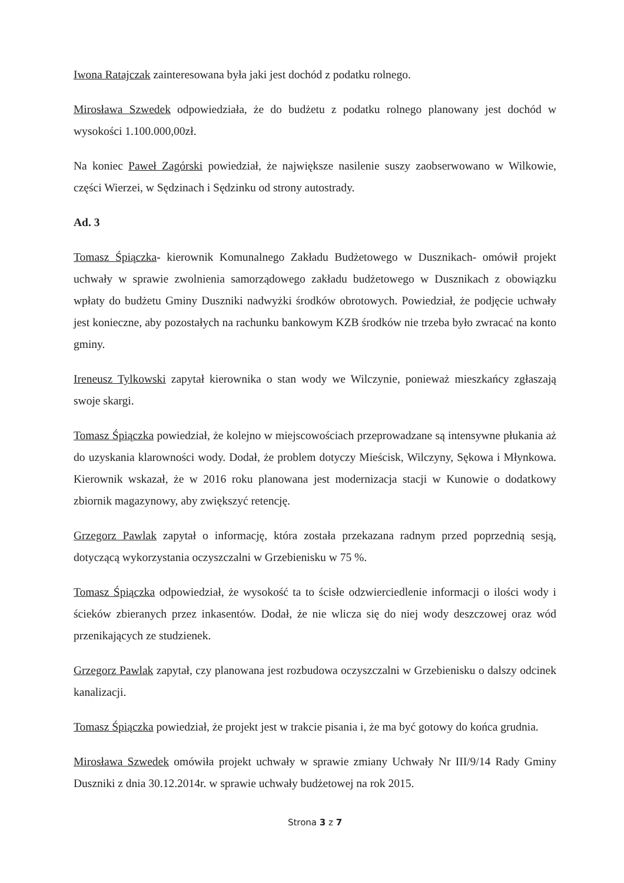Iwona Ratajczak zainteresowana była jaki jest dochód z podatku rolnego.
Mirosława Szwedek odpowiedziała, że do budżetu z podatku rolnego planowany jest dochód w wysokości 1.100.000,00zł.
Na koniec Paweł Zagórski powiedział, że największe nasilenie suszy zaobserwowano w Wilkowie, części Wierzei, w Sędzinach i Sędzinku od strony autostrady.
Ad. 3
Tomasz Śpiączka- kierownik Komunalnego Zakładu Budżetowego w Dusznikach- omówił projekt uchwały w sprawie zwolnienia samorządowego zakładu budżetowego w Dusznikach z obowiązku wpłaty do budżetu Gminy Duszniki nadwyżki środków obrotowych. Powiedział, że podjęcie uchwały jest konieczne, aby pozostałych na rachunku bankowym KZB środków nie trzeba było zwracać na konto gminy.
Ireneusz Tylkowski zapytał kierownika o stan wody we Wilczynie, ponieważ mieszkańcy zgłaszają swoje skargi.
Tomasz Śpiączka powiedział, że kolejno w miejscowościach przeprowadzane są intensywne płukania aż do uzyskania klarowności wody. Dodał, że problem dotyczy Mieścisk, Wilczyny, Sękowa i Młynkowa. Kierownik wskazał, że w 2016 roku planowana jest modernizacja stacji w Kunowie o dodatkowy zbiornik magazynowy, aby zwiększyć retencję.
Grzegorz Pawlak zapytał o informację, która została przekazana radnym przed poprzednią sesją, dotyczącą wykorzystania oczyszczalni w Grzebienisku w 75 %.
Tomasz Śpiączka odpowiedział, że wysokość ta to ścisłe odzwierciedlenie informacji o ilości wody i ścieków zbieranych przez inkasentów. Dodał, że nie wlicza się do niej wody deszczowej oraz wód przenikających ze studzienek.
Grzegorz Pawlak zapytał, czy planowana jest rozbudowa oczyszczalni w Grzebienisku o dalszy odcinek kanalizacji.
Tomasz Śpiączka powiedział, że projekt jest w trakcie pisania i, że ma być gotowy do końca grudnia.
Mirosława Szwedek omówiła projekt uchwały w sprawie zmiany Uchwały Nr III/9/14 Rady Gminy Duszniki z dnia 30.12.2014r. w sprawie uchwały budżetowej na rok 2015.
Strona 3 z 7